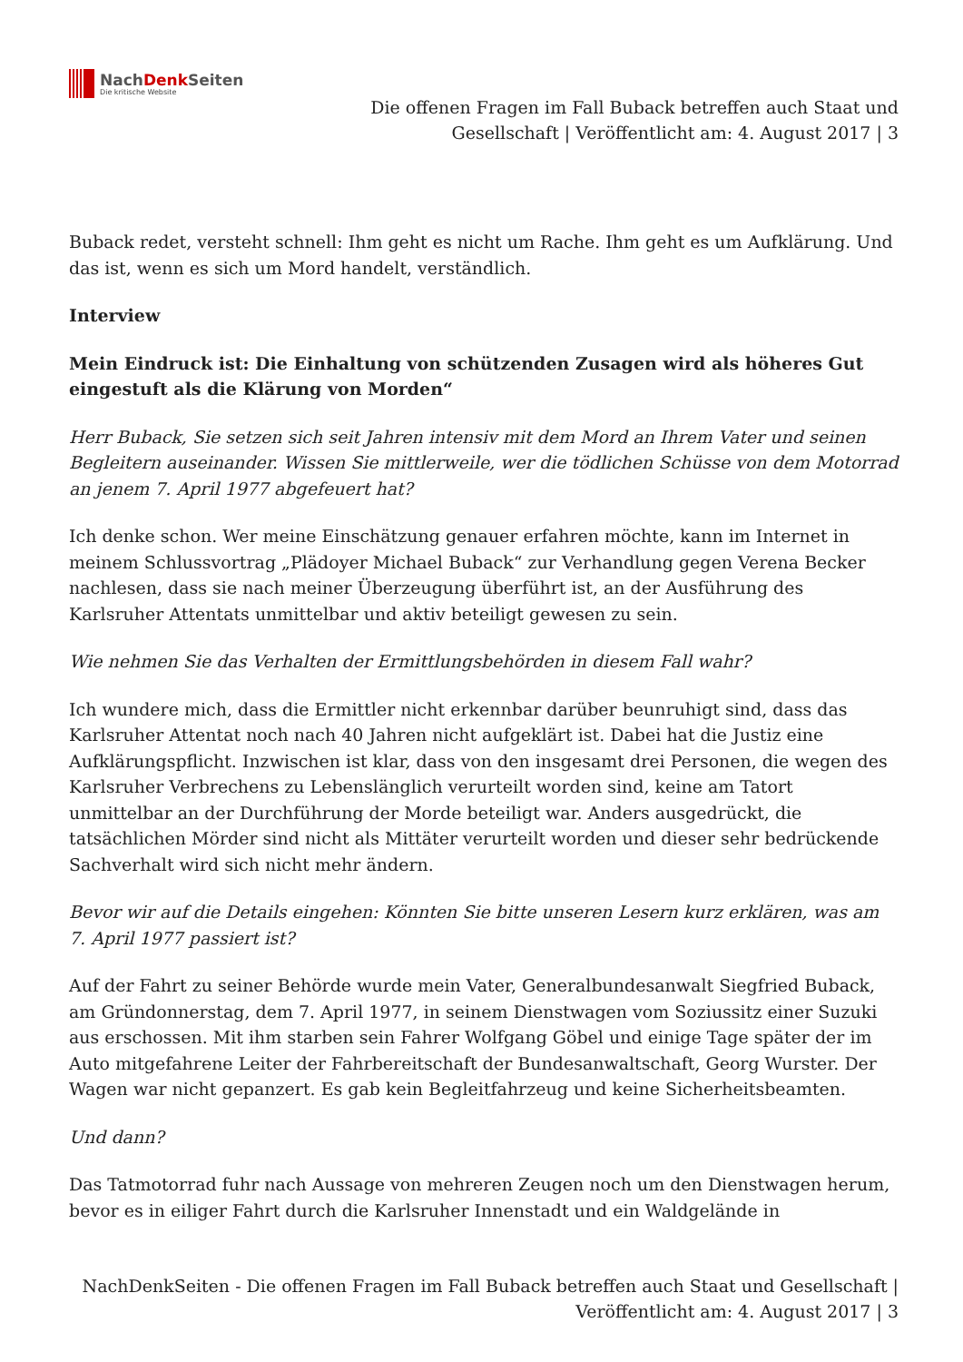NachDenk Seiten
Die kritische Website
Die offenen Fragen im Fall Buback betreffen auch Staat und Gesellschaft | Veröffentlicht am: 4. August 2017 | 3
Buback redet, versteht schnell: Ihm geht es nicht um Rache. Ihm geht es um Aufklärung. Und das ist, wenn es sich um Mord handelt, verständlich.
Interview
Mein Eindruck ist: Die Einhaltung von schützenden Zusagen wird als höheres Gut eingestuft als die Klärung von Morden“
Herr Buback, Sie setzen sich seit Jahren intensiv mit dem Mord an Ihrem Vater und seinen Begleitern auseinander. Wissen Sie mittlerweile, wer die tödlichen Schüsse von dem Motorrad an jenem 7. April 1977 abgefeuert hat?
Ich denke schon. Wer meine Einschätzung genauer erfahren möchte, kann im Internet in meinem Schlussvortrag „Plädoyer Michael Buback“ zur Verhandlung gegen Verena Becker nachlesen, dass sie nach meiner Überzeugung überführt ist, an der Ausführung des Karlsruher Attentats unmittelbar und aktiv beteiligt gewesen zu sein.
Wie nehmen Sie das Verhalten der Ermittlungsbehörden in diesem Fall wahr?
Ich wundere mich, dass die Ermittler nicht erkennbar darüber beunruhigt sind, dass das Karlsruher Attentat noch nach 40 Jahren nicht aufgeklärt ist. Dabei hat die Justiz eine Aufklärungspflicht. Inzwischen ist klar, dass von den insgesamt drei Personen, die wegen des Karlsruher Verbrechens zu Lebenslänglich verurteilt worden sind, keine am Tatort unmittelbar an der Durchführung der Morde beteiligt war. Anders ausgedrückt, die tatsächlichen Mörder sind nicht als Mittäter verurteilt worden und dieser sehr bedrückende Sachverhalt wird sich nicht mehr ändern.
Bevor wir auf die Details eingehen: Könnten Sie bitte unseren Lesern kurz erklären, was am 7. April 1977 passiert ist?
Auf der Fahrt zu seiner Behörde wurde mein Vater, Generalbundesanwalt Siegfried Buback, am Gründonnerstag, dem 7. April 1977, in seinem Dienstwagen vom Soziussitz einer Suzuki aus erschossen. Mit ihm starben sein Fahrer Wolfgang Göbel und einige Tage später der im Auto mitgefahrene Leiter der Fahrbereitschaft der Bundesanwaltschaft, Georg Wurster. Der Wagen war nicht gepanzert. Es gab kein Begleitfahrzeug und keine Sicherheitsbeamten.
Und dann?
Das Tatmotorrad fuhr nach Aussage von mehreren Zeugen noch um den Dienstwagen herum, bevor es in eiliger Fahrt durch die Karlsruher Innenstadt und ein Waldgelände in
NachDenkSeiten - Die offenen Fragen im Fall Buback betreffen auch Staat und Gesellschaft | Veröffentlicht am: 4. August 2017 | 3